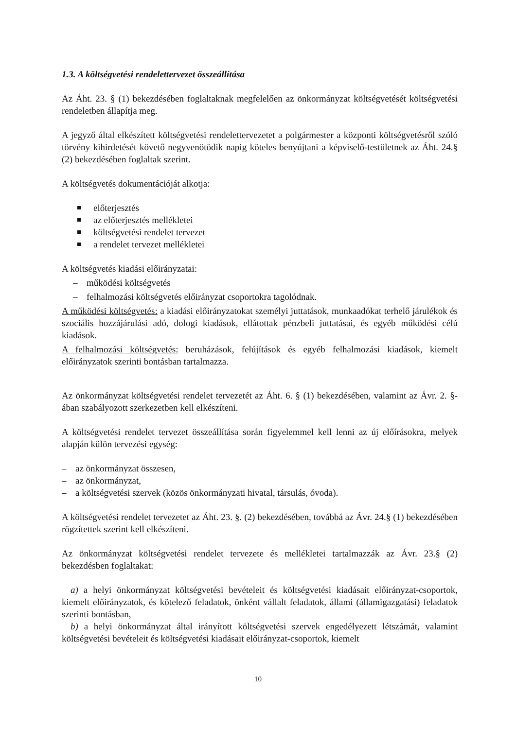1.3. A költségvetési rendelettervezet összeállítása
Az Áht. 23. § (1) bekezdésében foglaltaknak megfelelően az önkormányzat költségvetését költségvetési rendeletben állapítja meg.
A jegyző által elkészített költségvetési rendelettervezetet a polgármester a központi költségvetésről szóló törvény kihirdetését követő negyvenötödik napig köteles benyújtani a képviselő-testületnek az Áht. 24.§ (2) bekezdésében foglaltak szerint.
A költségvetés dokumentációját alkotja:
előterjesztés
az előterjesztés mellékletei
költségvetési rendelet tervezet
a rendelet tervezet mellékletei
A költségvetés kiadási előirányzatai:
– működési költségvetés
– felhalmozási költségvetés előirányzat csoportokra tagolódnak.
A működési költségvetés: a kiadási előirányzatokat személyi juttatások, munkaadókat terhelő járulékok és szociális hozzájárulási adó, dologi kiadások, ellátottak pénzbeli juttatásai, és egyéb működési célú kiadások.
A felhalmozási költségvetés: beruházások, felújítások és egyéb felhalmozási kiadások, kiemelt előirányzatok szerinti bontásban tartalmazza.
Az önkormányzat költségvetési rendelet tervezetét az Áht. 6. § (1) bekezdésében, valamint az Ávr. 2. §-ában szabályozott szerkezetben kell elkészíteni.
A költségvetési rendelet tervezet összeállítása során figyelemmel kell lenni az új előírásokra, melyek alapján külön tervezési egység:
– az önkormányzat összesen,
– az önkormányzat,
– a költségvetési szervek (közös önkormányzati hivatal, társulás, óvoda).
A költségvetési rendelet tervezetet az Áht. 23. §. (2) bekezdésében, továbbá az Ávr. 24.§ (1) bekezdésében rögzítettek szerint kell elkészíteni.
Az önkormányzat költségvetési rendelet tervezete és mellékletei tartalmazzák az Ávr. 23.§ (2) bekezdésben foglaltakat:
a) a helyi önkormányzat költségvetési bevételeit és költségvetési kiadásait előirányzat-csoportok, kiemelt előirányzatok, és kötelező feladatok, önként vállalt feladatok, állami (államigazgatási) feladatok szerinti bontásban,
b) a helyi önkormányzat által irányított költségvetési szervek engedélyezett létszámát, valamint költségvetési bevételeit és költségvetési kiadásait előirányzat-csoportok, kiemelt
10